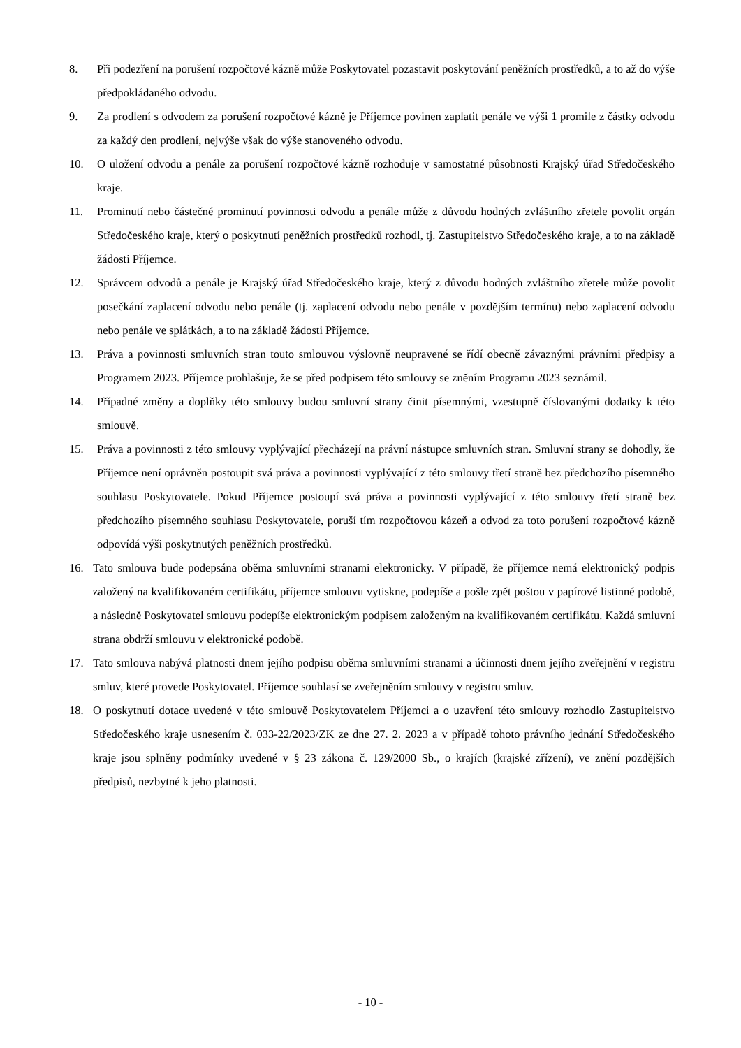8. Při podezření na porušení rozpočtové kázně může Poskytovatel pozastavit poskytování peněžních prostředků, a to až do výše předpokládaného odvodu.
9. Za prodlení s odvodem za porušení rozpočtové kázně je Příjemce povinen zaplatit penále ve výši 1 promile z částky odvodu za každý den prodlení, nejvýše však do výše stanoveného odvodu.
10. O uložení odvodu a penále za porušení rozpočtové kázně rozhoduje v samostatné působnosti Krajský úřad Středočeského kraje.
11. Prominutí nebo částečné prominutí povinnosti odvodu a penále může z důvodu hodných zvláštního zřetele povolit orgán Středočeského kraje, který o poskytnutí peněžních prostředků rozhodl, tj. Zastupitelstvo Středočeského kraje, a to na základě žádosti Příjemce.
12. Správcem odvodů a penále je Krajský úřad Středočeského kraje, který z důvodu hodných zvláštního zřetele může povolit posečkání zaplacení odvodu nebo penále (tj. zaplacení odvodu nebo penále v pozdějším termínu) nebo zaplacení odvodu nebo penále ve splátkách, a to na základě žádosti Příjemce.
13. Práva a povinnosti smluvních stran touto smlouvou výslovně neupravené se řídí obecně závaznými právními předpisy a Programem 2023. Příjemce prohlašuje, že se před podpisem této smlouvy se zněním Programu 2023 seznámil.
14. Případné změny a doplňky této smlouvy budou smluvní strany činit písemnými, vzestupně číslovanými dodatky k této smlouvě.
15. Práva a povinnosti z této smlouvy vyplývající přecházejí na právní nástupce smluvních stran. Smluvní strany se dohodly, že Příjemce není oprávněn postoupit svá práva a povinnosti vyplývající z této smlouvy třetí straně bez předchozího písemného souhlasu Poskytovatele. Pokud Příjemce postoupí svá práva a povinnosti vyplývající z této smlouvy třetí straně bez předchozího písemného souhlasu Poskytovatele, poruší tím rozpočtovou kázeň a odvod za toto porušení rozpočtové kázně odpovídá výši poskytnutých peněžních prostředků.
16. Tato smlouva bude podepsána oběma smluvními stranami elektronicky. V případě, že příjemce nemá elektronický podpis založený na kvalifikovaném certifikátu, příjemce smlouvu vytiskne, podepíše a pošle zpět poštou v papírové listinné podobě, a následně Poskytovatel smlouvu podepíše elektronickým podpisem založeným na kvalifikovaném certifikátu. Každá smluvní strana obdrží smlouvu v elektronické podobě.
17. Tato smlouva nabývá platnosti dnem jejího podpisu oběma smluvními stranami a účinnosti dnem jejího zveřejnění v registru smluv, které provede Poskytovatel. Příjemce souhlasí se zveřejněním smlouvy v registru smluv.
18. O poskytnutí dotace uvedené v této smlouvě Poskytovatelem Příjemci a o uzavření této smlouvy rozhodlo Zastupitelstvo Středočeského kraje usnesením č. 033-22/2023/ZK ze dne 27. 2. 2023 a v případě tohoto právního jednání Středočeského kraje jsou splněny podmínky uvedené v § 23 zákona č. 129/2000 Sb., o krajích (krajské zřízení), ve znění pozdějších předpisů, nezbytné k jeho platnosti.
- 10 -